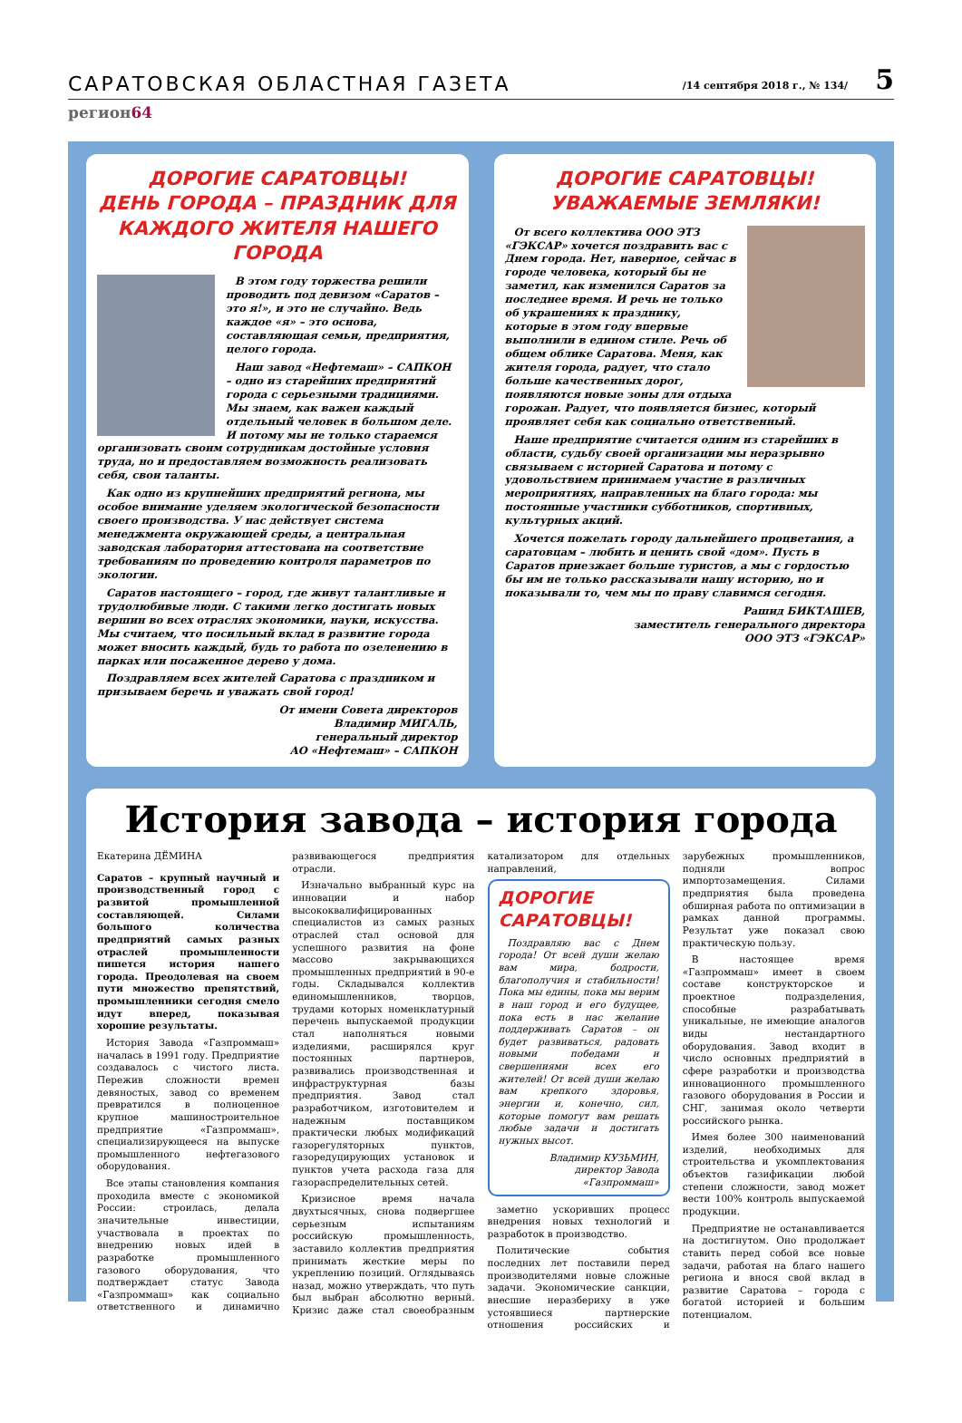САРАТОВСКАЯ ОБЛАСТНАЯ ГАЗЕТА /14 сентября 2018 г., № 134/ 5
регион64
ДОРОГИЕ САРАТОВЦЫ!
ДЕНЬ ГОРОДА – ПРАЗДНИК ДЛЯ КАЖДОГО ЖИТЕЛЯ НАШЕГО ГОРОДА
В этом году торжества решили проводить под девизом «Саратов – это я!», и это не случайно. Ведь каждое «я» – это основа, составляющая семьи, предприятия, целого города.
Наш завод «Нефтемаш» – САПКОН – одно из старейших предприятий города с серьезными традициями. Мы знаем, как важен каждый отдельный человек в большом деле. И потому мы не только стараемся организовать своим сотрудникам достойные условия труда, но и предоставляем возможность реализовать себя, свои таланты.
Как одно из крупнейших предприятий региона, мы особое внимание уделяем экологической безопасности своего производства. У нас действует система менеджмента окружающей среды, а центральная заводская лаборатория аттестована на соответствие требованиям по проведению контроля параметров по экологии.
Саратов настоящего – город, где живут талантливые и трудолюбивые люди. С такими легко достигать новых вершин во всех отраслях экономики, науки, искусства. Мы считаем, что посильный вклад в развитие города может вносить каждый, будь то работа по озеленению в парках или посаженное дерево у дома.
Поздравляем всех жителей Саратова с праздником и призываем беречь и уважать свой город!
От имени Совета директоров
Владимир МИГАЛЬ,
генеральный директор
АО «Нефтемаш» – САПКОН
ДОРОГИЕ САРАТОВЦЫ!
УВАЖАЕМЫЕ ЗЕМЛЯКИ!
От всего коллектива ООО ЭТЗ «ГЭКСАР» хочется поздравить вас с Днем города. Нет, наверное, сейчас в городе человека, который бы не заметил, как изменился Саратов за последнее время. И речь не только об украшениях к празднику, которые в этом году впервые выполнили в едином стиле. Речь об общем облике Саратова. Меня, как жителя города, радует, что стало больше качественных дорог, появляются новые зоны для отдыха горожан. Радует, что появляется бизнес, который проявляет себя как социально ответственный.
Наше предприятие считается одним из старейших в области, судьбу своей организации мы неразрывно связываем с историей Саратова и потому с удовольствием принимаем участие в различных мероприятиях, направленных на благо города: мы постоянные участники субботников, спортивных, культурных акций.
Хочется пожелать городу дальнейшего процветания, а саратовцам – любить и ценить свой «дом». Пусть в Саратов приезжает больше туристов, а мы с гордостью бы им не только рассказывали нашу историю, но и показывали то, чем мы по праву славимся сегодня.
Рашид БИКТАШЕВ,
заместитель генерального директора
ООО ЭТЗ «ГЭКСАР»
История завода – история города
Екатерина ДЁМИНА
Саратов – крупный научный и производственный город с развитой промышленной составляющей. Силами большого количества предприятий самых разных отраслей промышленности пишется история нашего города. Преодолевая на своем пути множество препятствий, промышленники сегодня смело идут вперед, показывая хорошие результаты.
История Завода «Газпроммаш» началась в 1991 году. Предприятие создавалось с чистого листа. Пережив сложности времен девяностых, завод со временем превратился в полноценное крупное машиностроительное предприятие «Газпроммаш», специализирующееся на выпуске промышленного нефтегазового оборудования.
Все этапы становления компания проходила вместе с экономикой России: строилась, делала значительные инвестиции, участвовала в проектах по внедрению новых идей в разработке промышленного газового оборудования, что подтверждает статус Завода «Газпроммаш» как социально ответственного и динамично развивающегося предприятия отрасли.
Изначально выбранный курс на инновации и набор высококвалифицированных специалистов из самых разных отраслей стал основой для успешного развития на фоне массово закрывающихся промышленных предприятий в 90-е годы. Складывался коллектив единомышленников, творцов, трудами которых номенклатурный перечень выпускаемой продукции стал наполняться новыми изделиями, расширялся круг постоянных партнеров, развивались производственная и инфраструктурная базы предприятия. Завод стал разработчиком, изготовителем и надежным поставщиком практически любых модификаций газорегуляторных пунктов, газоредуцирующих установок и пунктов учета расхода газа для газораспределительных сетей.
Кризисное время начала двухтысячных, снова подвергшее серьезным испытаниям российскую промышленность, заставило коллектив предприятия принимать жесткие меры по укреплению позиций. Оглядываясь назад, можно утверждать, что путь был выбран абсолютно верный. Кризис даже стал своеобразным катализатором для отдельных направлений,
ДОРОГИЕ САРАТОВЦЫ!
Поздравляю вас с Днем города! От всей души желаю вам мира, бодрости, благополучия и стабильности! Пока мы едины, пока мы верим в наш город и его будущее, пока есть в нас желание поддерживать Саратов – он будет развиваться, радовать новыми победами и свершениями всех его жителей! От всей души желаю вам крепкого здоровья, энергии и, конечно, сил, которые помогут вам решать любые задачи и достигать нужных высот.
Владимир КУЗЬМИН,
директор Завода «Газпроммаш»
заметно ускоривших процесс внедрения новых технологий и разработок в производство.
Политические события последних лет поставили перед производителями новые сложные задачи. Экономические санкции, внесшие неразбериху в уже устоявшиеся партнерские отношения российских и зарубежных промышленников, подняли вопрос импортозамещения. Силами предприятия была проведена обширная работа по оптимизации в рамках данной программы. Результат уже показал свою практическую пользу.
В настоящее время «Газпроммаш» имеет в своем составе конструкторское и проектное подразделения, способные разрабатывать уникальные, не имеющие аналогов виды нестандартного оборудования. Завод входит в число основных предприятий в сфере разработки и производства инновационного промышленного газового оборудования в России и СНГ, занимая около четверти российского рынка.
Имея более 300 наименований изделий, необходимых для строительства и укомплектования объектов газификации любой степени сложности, завод может вести 100% контроль выпускаемой продукции.
Предприятие не останавливается на достигнутом. Оно продолжает ставить перед собой все новые задачи, работая на благо нашего региона и внося свой вклад в развитие Саратова – города с богатой историей и большим потенциалом.